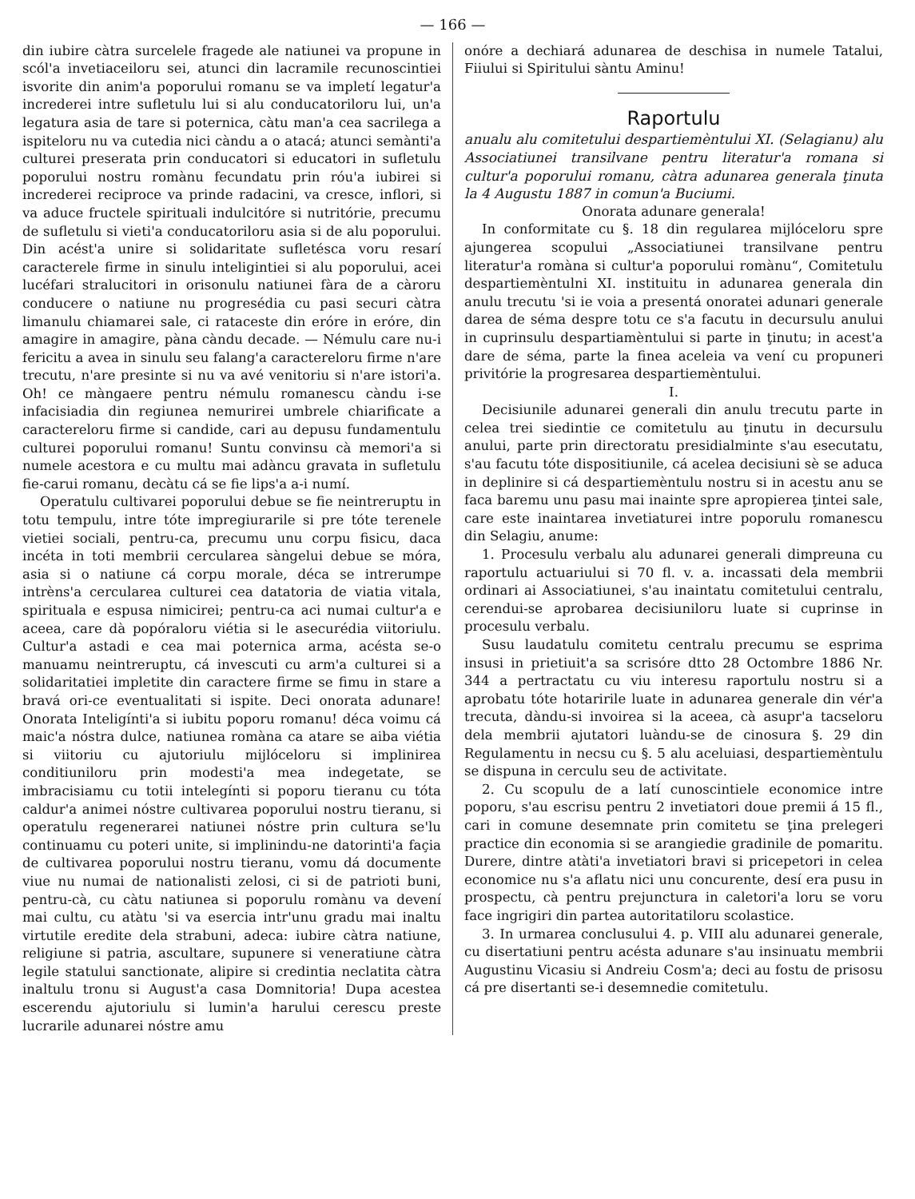— 166 —
din iubire càtra surcelele fragede ale natiunei va propune in scól'a invetiaceiloru sei, atunci din lacramile recunoscintiei isvorite din anim'a poporului romanu se va impletí legatur'a increderei intre sufletulu lui si alu conducatoriloru lui, un'a legatura asia de tare si poternica, càtu man'a cea sacrilega a ispiteloru nu va cutedia nici càndu a o atacá; atunci semànti'a culturei preserata prin conducatori si educatori in sufletulu poporului nostru romànu fecundatu prin róu'a iubirei si increderei reciproce va prinde radacini, va cresce, inflori, si va aduce fructele spirituali indulcitóre si nutritórie, precumu de sufletulu si vieti'a conducatoriloru asia si de alu poporului. Din acést'a unire si solidaritate sufletésca voru resarí caracterele firme in sinulu inteligintiei si alu poporului, acei lucéfari stralucitori in orisonulu natiunei fàra de a càroru conducere o natiune nu progresédia cu pasi securi càtra limanulu chiamarei sale, ci rataceste din eróre in eróre, din amagire in amagire, pàna càndu decade. — Némulu care nu-i fericitu a avea in sinulu seu falang'a caractereloru firme n'are trecutu, n'are presinte si nu va avé venitoriu si n'are istori'a. Oh! ce màngaere pentru némulu romanescu càndu i-se infacisiadia din regiunea nemurirei umbrele chiarificate a caractereloru firme si candide, cari au depusu fundamentulu culturei poporului romanu! Suntu convinsu cà memori'a si numele acestora e cu multu mai adàncu gravata in sufletulu fie-carui romanu, decàtu cá se fie lips'a a-i numí.
Operatulu cultivarei poporului debue se fie neintreruptu in totu tempulu, intre tóte impregiurarile si pre tóte terenele vietiei sociali, pentru-ca, precumu unu corpu fisicu, daca incéta in toti membrii cercularea sàngelui debue se móra, asia si o natiune cá corpu morale, déca se intrerumpe intrèns'a cercularea culturei cea datatoria de viatia vitala, spirituala e espusa nimicirei; pentru-ca aci numai cultur'a e aceea, care dà popóraloru viétia si le asecurédia viitoriulu. Cultur'a astadi e cea mai poternica arma, acésta se-o manuamu neintreruptu, cá invescuti cu arm'a culturei si a solidaritatiei impletite din caractere firme se fimu in stare a bravá ori-ce eventualitati si ispite. Deci onorata adunare! Onorata Inteligínti'a si iubitu poporu romanu! déca voimu cá maic'a nóstra dulce, natiunea romàna ca atare se aiba viétia si viitoriu cu ajutoriulu mijlóceloru si implinirea conditiuniloru prin modesti'a mea indegetate, se imbracisiamu cu totii intelegínti si poporu tieranu cu tóta caldur'a animei nóstre cultivarea poporului nostru tieranu, si operatulu regenerarei natiunei nóstre prin cultura se'lu continuamu cu poteri unite, si implinindu-ne datorinti'a façia de cultivarea poporului nostru tieranu, vomu dá documente viue nu numai de nationalisti zelosi, ci si de patrioti buni, pentru-cà, cu càtu natiunea si poporulu romànu va devení mai cultu, cu atàtu 'si va esercia intr'unu gradu mai inaltu virtutile eredite dela strabuni, adeca: iubire càtra natiune, religiune si patria, ascultare, supunere si veneratiune càtra legile statului sanctionate, alipire si credintia neclatita càtra inaltulu tronu si August'a casa Domnitoria! Dupa acestea escerendu ajutoriulu si lumin'a harului cerescu preste lucrarile adunarei nóstre amu
onóre a dechiará adunarea de deschisa in numele Tatalui, Fiiului si Spiritului sàntu Aminu!
Raportulu
anualu alu comitetului despartiemèntului XI. (Selagianu) alu Associatiunei transilvane pentru literatur'a romana si cultur'a poporului romanu, càtra adunarea generala ţinuta la 4 Augustu 1887 in comun'a Buciumi.
Onorata adunare generala!
In conformitate cu §. 18 din regularea mijlóceloru spre ajungerea scopului „Associatiunei transilvane pentru literatur'a romàna si cultur'a poporului romànu“, Comitetulu despartiemèntulni XI. instituitu in adunarea generala din anulu trecutu 'si ie voia a presentá onoratei adunari generale darea de séma despre totu ce s'a facutu in decursulu anului in cuprinsulu despartiamèntului si parte in ţinutu; in acest'a dare de séma, parte la finea aceleia va vení cu propuneri privitórie la progresarea despartiemèntului.
I.
Decisiunile adunarei generali din anulu trecutu parte in celea trei siedintie ce comitetulu au ţinutu in decursulu anului, parte prin directoratu presidialminte s'au esecutatu, s'au facutu tóte dispositiunile, cá acelea decisiuni sè se aduca in deplinire si cá despartiemèntulu nostru si in acestu anu se faca baremu unu pasu mai inainte spre apropierea ţintei sale, care este inaintarea invetiaturei intre poporulu romanescu din Selagiu, anume:
1. Procesulu verbalu alu adunarei generali dimpreuna cu raportulu actuariului si 70 fl. v. a. incassati dela membrii ordinari ai Associatiunei, s'au inaintatu comitetului centralu, cerendui-se aprobarea decisiuniloru luate si cuprinse in procesulu verbalu.
Susu laudatulu comitetu centralu precumu se esprima insusi in prietiuit'a sa scrisóre dtto 28 Octombre 1886 Nr. 344 a pertractatu cu viu interesu raportulu nostru si a aprobatu tóte hotaririle luate in adunarea generale din vér'a trecuta, dàndu-si invoirea si la aceea, cà asupr'a tacseloru dela membrii ajutatori luàndu-se de cinosura §. 29 din Regulamentu in necsu cu §. 5 alu aceluiasi, despartiemèntulu se dispuna in cerculu seu de activitate.
2. Cu scopulu de a latí cunoscintiele economice intre poporu, s'au escrisu pentru 2 invetiatori doue premii á 15 fl., cari in comune desemnate prin comitetu se ţina prelegeri practice din economia si se arangiedie gradinile de pomaritu. Durere, dintre atàti'a invetiatori bravi si pricepetori in celea economice nu s'a aflatu nici unu concurente, desí era pusu in prospectu, cà pentru prejunctura in caletori'a loru se voru face ingrigiri din partea autoritatiloru scolastice.
3. In urmarea conclusului 4. p. VIII alu adunarei generale, cu disertatiuni pentru acésta adunare s'au insinuatu membrii Augustinu Vicasiu si Andreiu Cosm'a; deci au fostu de prisosu cá pre disertanti se-i desemnedie comitetulu.